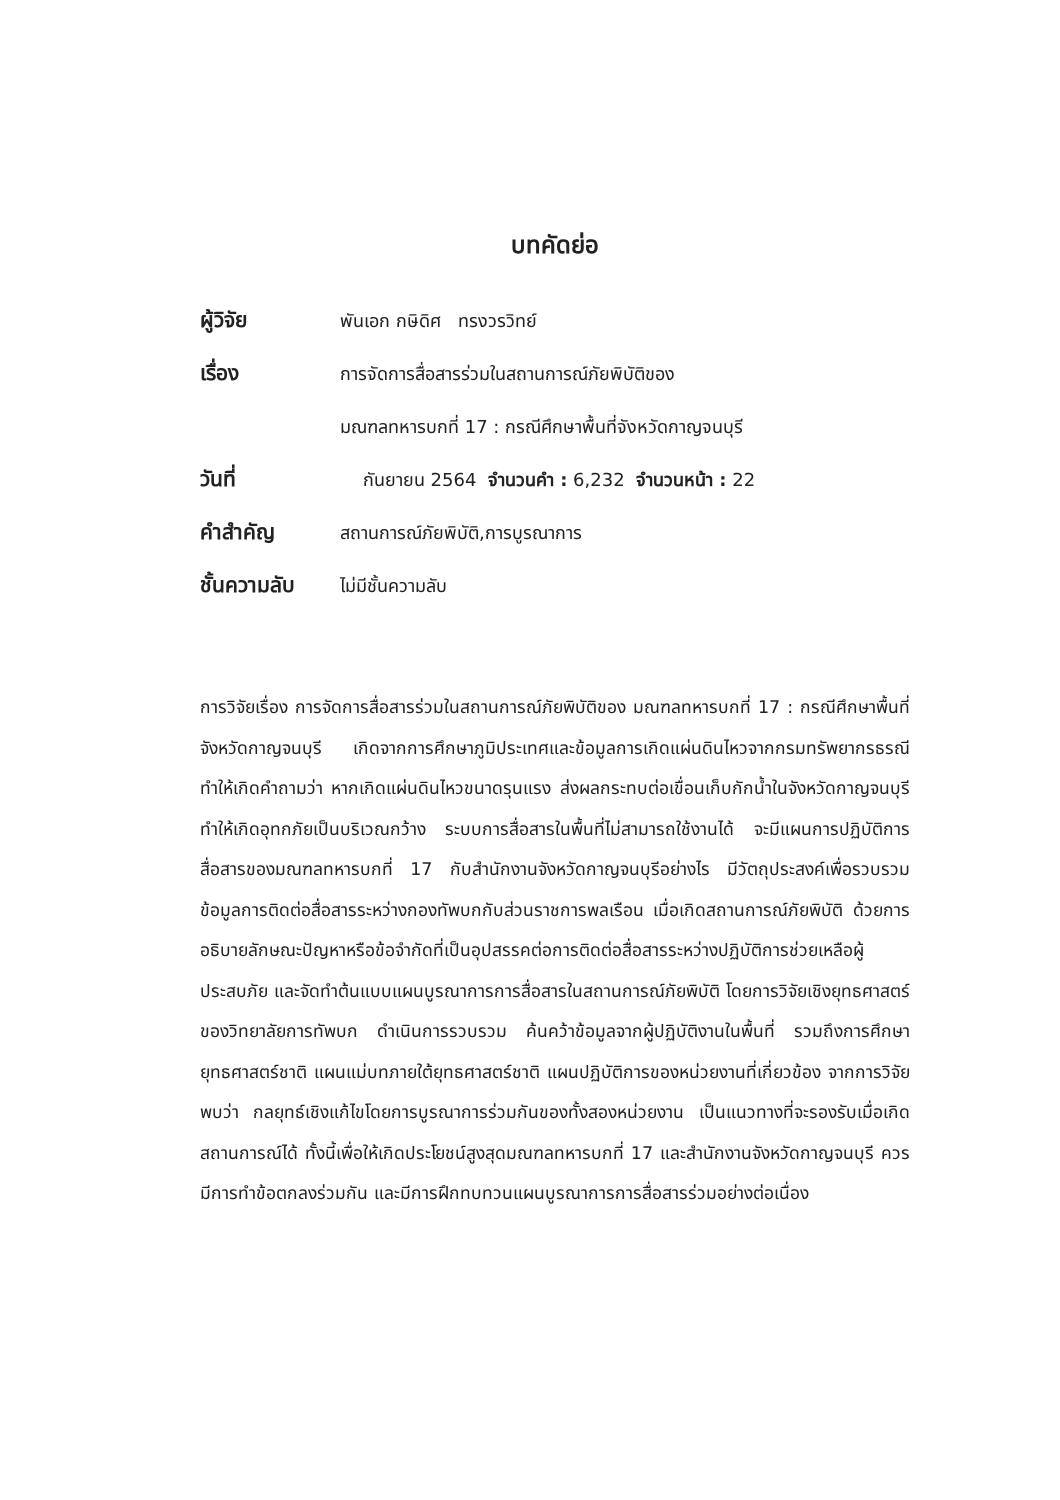บทคัดย่อ
ผู้วิจัย
พันเอก กษิดิศ ทรงวรวิทย์
เรื่อง
การจัดการสื่อสารร่วมในสถานการณ์ภัยพิบัติของ
มณฑลทหารบกที่ 17 : กรณีศึกษาพื้นที่จังหวัดกาญจนบุรี
วันที่
กันยายน 2564 จำนวนคำ : 6,232 จำนวนหน้า : 22
คำสำคัญ
สถานการณ์ภัยพิบัติ,การบูรณาการ
ชั้นความลับ
ไม่มีชั้นความลับ
การวิจัยเรื่อง การจัดการสื่อสารร่วมในสถานการณ์ภัยพิบัติของ มณฑลทหารบกที่ 17 : กรณีศึกษาพื้นที่จังหวัดกาญจนบุรี เกิดจากการศึกษาภูมิประเทศและข้อมูลการเกิดแผ่นดินไหวจากกรมทรัพยากรธรณี ทำให้เกิดคำถามว่า หากเกิดแผ่นดินไหวขนาดรุนแรง ส่งผลกระทบต่อเขื่อนเก็บกักน้ำในจังหวัดกาญจนบุรี ทำให้เกิดอุทกภัยเป็นบริเวณกว้าง ระบบการสื่อสารในพื้นที่ไม่สามารถใช้งานได้ จะมีแผนการปฏิบัติการสื่อสารของมณฑลทหารบกที่ 17 กับสำนักงานจังหวัดกาญจนบุรีอย่างไร มีวัตถุประสงค์เพื่อรวบรวมข้อมูลการติดต่อสื่อสารระหว่างกองทัพบกกับส่วนราชการพลเรือน เมื่อเกิดสถานการณ์ภัยพิบัติ ด้วยการอธิบายลักษณะปัญหาหรือข้อจำกัดที่เป็นอุปสรรคต่อการติดต่อสื่อสารระหว่างปฏิบัติการช่วยเหลือผู้ประสบภัย และจัดทำต้นแบบแผนบูรณาการการสื่อสารในสถานการณ์ภัยพิบัติ โดยการวิจัยเชิงยุทธศาสตร์ของวิทยาลัยการทัพบก ดำเนินการรวบรวม ค้นคว้าข้อมูลจากผู้ปฏิบัติงานในพื้นที่ รวมถึงการศึกษายุทธศาสตร์ชาติ แผนแม่บทภายใต้ยุทธศาสตร์ชาติ แผนปฏิบัติการของหน่วยงานที่เกี่ยวข้อง จากการวิจัยพบว่า กลยุทธ์เชิงแก้ไขโดยการบูรณาการร่วมกันของทั้งสองหน่วยงาน เป็นแนวทางที่จะรองรับเมื่อเกิดสถานการณ์ได้ ทั้งนี้เพื่อให้เกิดประโยชน์สูงสุดมณฑลทหารบกที่ 17 และสำนักงานจังหวัดกาญจนบุรี ควรมีการทำข้อตกลงร่วมกัน และมีการฝึกทบทวนแผนบูรณาการการสื่อสารร่วมอย่างต่อเนื่อง